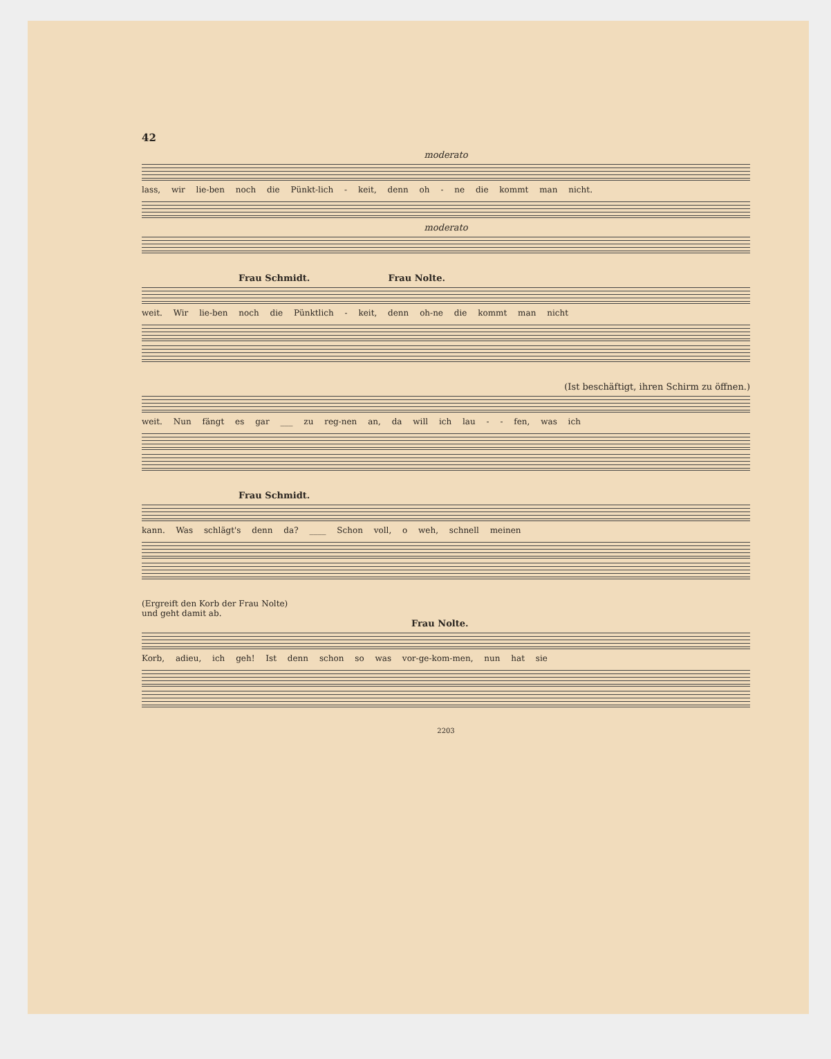42
moderato
lass, wir lie-ben noch die Pünkt-lich - keit, denn oh - ne die kommt man nicht.
moderato
Frau Schmidt. Frau Nolte.
weit. Wir lie-ben noch die Pünktlich - keit, denn oh-ne die kommt man nicht
(Ist beschäftigt, ihren Schirm zu öffnen.)
weit. Nun fängt es gar ___ zu reg-nen an, da will ich lau - - fen, was ich
Frau Schmidt.
kann. Was schlägt's denn da? ____ Schon voll, o weh, schnell meinen
(Ergreift den Korb der Frau Nolte)
und geht damit ab.
Frau Nolte.
Korb, adieu, ich geh! Ist denn schon so was vor-ge-kom-men, nun hat sie
2203